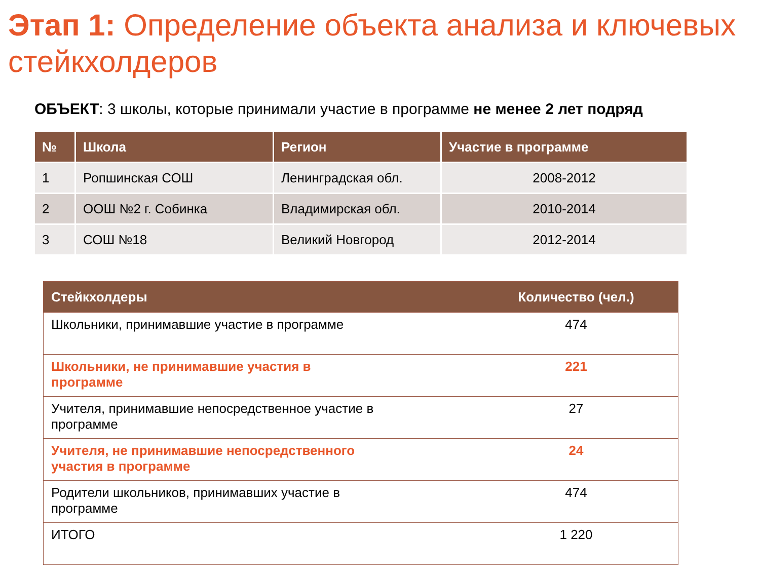Этап 1: Определение объекта анализа и ключевых стейкхолдеров
ОБЪЕКТ: 3 школы, которые принимали участие в программе не менее 2 лет подряд
| № | Школа | Регион | Участие в программе |
| --- | --- | --- | --- |
| 1 | Ропшинская СОШ | Ленинградская обл. | 2008-2012 |
| 2 | ООШ №2 г. Собинка | Владимирская обл. | 2010-2014 |
| 3 | СОШ №18 | Великий Новгород | 2012-2014 |
| Стейкхолдеры | Количество (чел.) |
| --- | --- |
| Школьники, принимавшие участие в программе | 474 |
| Школьники, не принимавшие участия в программе | 221 |
| Учителя, принимавшие непосредственное участие в программе | 27 |
| Учителя, не принимавшие непосредственного участия в программе | 24 |
| Родители школьников, принимавших участие в программе | 474 |
| ИТОГО | 1 220 |